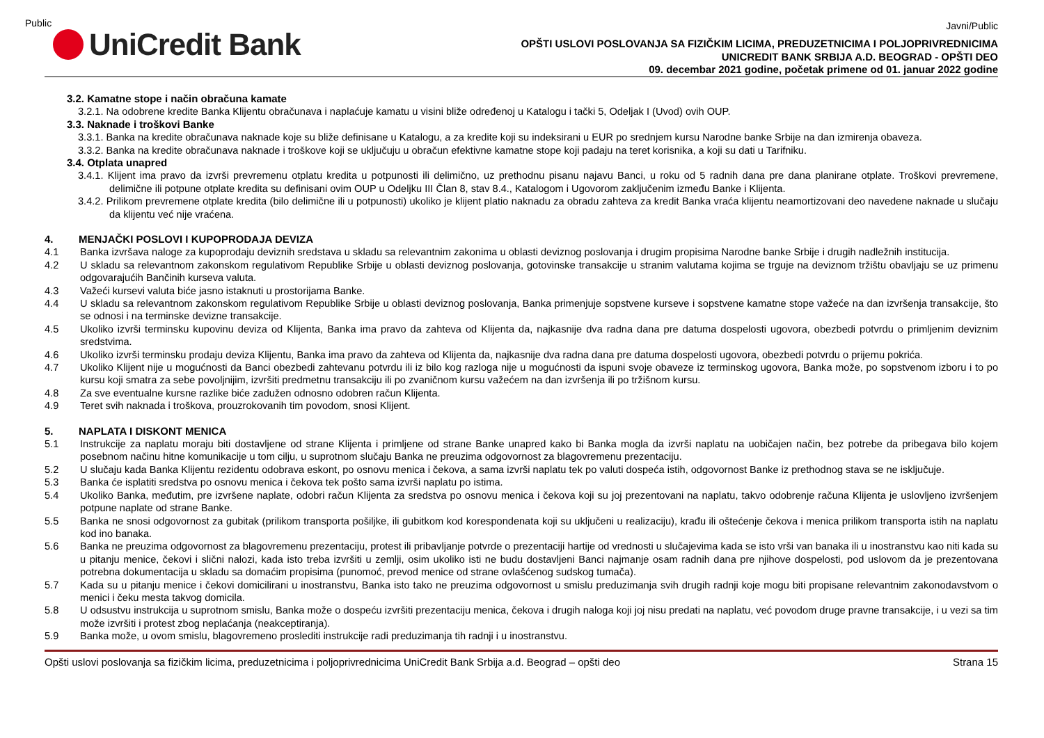Public
Javni/Public
UniCredit Bank
OPŠTI USLOVI POSLOVANJA SA FIZIČKIM LICIMA, PREDUZETNICIMA I POLJOPRIVREDNICIMA
UNICREDIT BANK SRBIJA A.D. BEOGRAD - OPŠTI DEO
09. decembar 2021 godine, početak primene od 01. januar 2022 godine
3.2. Kamatne stope i način obračuna kamate
3.2.1. Na odobrene kredite Banka Klijentu obračunava i naplaćuje kamatu u visini bliže određenoj u Katalogu i tački 5, Odeljak I (Uvod) ovih OUP.
3.3. Naknade i troškovi Banke
3.3.1. Banka na kredite obračunava naknade koje su bliže definisane u Katalogu, a za kredite koji su indeksirani u EUR po srednjem kursu Narodne banke Srbije na dan izmirenja obaveza.
3.3.2. Banka na kredite obračunava naknade i troškove koji se uključuju u obračun efektivne kamatne stope koji padaju na teret korisnika, a koji su dati u Tarifniku.
3.4. Otplata unapred
3.4.1. Klijent ima pravo da izvrši prevremenu otplatu kredita u potpunosti ili delimično, uz prethodnu pisanu najavu Banci, u roku od 5 radnih dana pre dana planirane otplate. Troškovi prevremene, delimične ili potpune otplate kredita su definisani ovim OUP u Odeljku III Član 8, stav 8.4., Katalogom i Ugovorom zaključenim između Banke i Klijenta.
3.4.2. Prilikom prevremene otplate kredita (bilo delimične ili u potpunosti) ukoliko je klijent platio naknadu za obradu zahteva za kredit Banka vraća klijentu neamortizovani deo navedene naknade u slučaju da klijentu već nije vraćena.
4. MENJAČKI POSLOVI I KUPOPRODAJA DEVIZA
4.1 Banka izvršava naloge za kupoprodaju deviznih sredstava u skladu sa relevantnim zakonima u oblasti deviznog poslovanja i drugim propisima Narodne banke Srbije i drugih nadležnih institucija.
4.2 U skladu sa relevantnom zakonskom regulativom Republike Srbije u oblasti deviznog poslovanja, gotovinske transakcije u stranim valutama kojima se trguje na deviznom tržištu obavljaju se uz primenu odgovarajućih Bančinih kurseva valuta.
4.3 Važeći kursevi valuta biće jasno istaknuti u prostorijama Banke.
4.4 U skladu sa relevantnom zakonskom regulativom Republike Srbije u oblasti deviznog poslovanja, Banka primenjuje sopstvene kurseve i sopstvene kamatne stope važeće na dan izvršenja transakcije, što se odnosi i na terminske devizne transakcije.
4.5 Ukoliko izvrši terminsku kupovinu deviza od Klijenta, Banka ima pravo da zahteva od Klijenta da, najkasnije dva radna dana pre datuma dospelosti ugovora, obezbedi potvrdu o primljenim deviznim sredstvima.
4.6 Ukoliko izvrši terminsku prodaju deviza Klijentu, Banka ima pravo da zahteva od Klijenta da, najkasnije dva radna dana pre datuma dospelosti ugovora, obezbedi potvrdu o prijemu pokrića.
4.7 Ukoliko Klijent nije u mogućnosti da Banci obezbedi zahtevanu potvrdu ili iz bilo kog razloga nije u mogućnosti da ispuni svoje obaveze iz terminskog ugovora, Banka može, po sopstvenom izboru i to po kursu koji smatra za sebe povoljnijim, izvršiti predmetnu transakciju ili po zvaničnom kursu važećem na dan izvršenja ili po tržišnom kursu.
4.8 Za sve eventualne kursne razlike biće zadužen odnosno odobren račun Klijenta.
4.9 Teret svih naknada i troškova, prouzrokovanih tim povodom, snosi Klijent.
5. NAPLATA I DISKONT MENICA
5.1 Instrukcije za naplatu moraju biti dostavljene od strane Klijenta i primljene od strane Banke unapred kako bi Banka mogla da izvrši naplatu na uobičajen način, bez potrebe da pribegava bilo kojem posebnom načinu hitne komunikacije u tom cilju, u suprotnom slučaju Banka ne preuzima odgovornost za blagovremenu prezentaciju.
5.2 U slučaju kada Banka Klijentu rezidentu odobrava eskont, po osnovu menica i čekova, a sama izvrši naplatu tek po valuti dospeća istih, odgovornost Banke iz prethodnog stava se ne isključuje.
5.3 Banka će isplatiti sredstva po osnovu menica i čekova tek pošto sama izvrši naplatu po istima.
5.4 Ukoliko Banka, međutim, pre izvršene naplate, odobri račun Klijenta za sredstva po osnovu menica i čekova koji su joj prezentovani na naplatu, takvo odobrenje računa Klijenta je uslovljeno izvršenjem potpune naplate od strane Banke.
5.5 Banka ne snosi odgovornost za gubitak (prilikom transporta pošiljke, ili gubitkom kod korespondenata koji su uključeni u realizaciju), krađu ili oštećenje čekova i menica prilikom transporta istih na naplatu kod ino banaka.
5.6 Banka ne preuzima odgovornost za blagovremenu prezentaciju, protest ili pribavljanje potvrde o prezentaciji hartije od vrednosti u slučajevima kada se isto vrši van banaka ili u inostranstvu kao niti kada su u pitanju menice, čekovi i slični nalozi, kada isto treba izvršiti u zemlji, osim ukoliko isti ne budu dostavljeni Banci najmanje osam radnih dana pre njihove dospelosti, pod uslovom da je prezentovana potrebna dokumentacija u skladu sa domaćim propisima (punomoć, prevod menice od strane ovlašćenog sudskog tumača).
5.7 Kada su u pitanju menice i čekovi domicilirani u inostranstvu, Banka isto tako ne preuzima odgovornost u smislu preduzimanja svih drugih radnji koje mogu biti propisane relevantnim zakonodavstvom o menici i čeku mesta takvog domicila.
5.8 U odsustvu instrukcija u suprotnom smislu, Banka može o dospeću izvršiti prezentaciju menica, čekova i drugih naloga koji joj nisu predati na naplatu, već povodom druge pravne transakcije, i u vezi sa tim može izvršiti i protest zbog neplaćanja (neakceptiranja).
5.9 Banka može, u ovom smislu, blagovremeno proslediti instrukcije radi preduzimanja tih radnji i u inostranstvu.
Opšti uslovi poslovanja sa fizičkim licima, preduzetnicima i poljoprivrednicima UniCredit Bank Srbija a.d. Beograd – opšti deo Strana 15